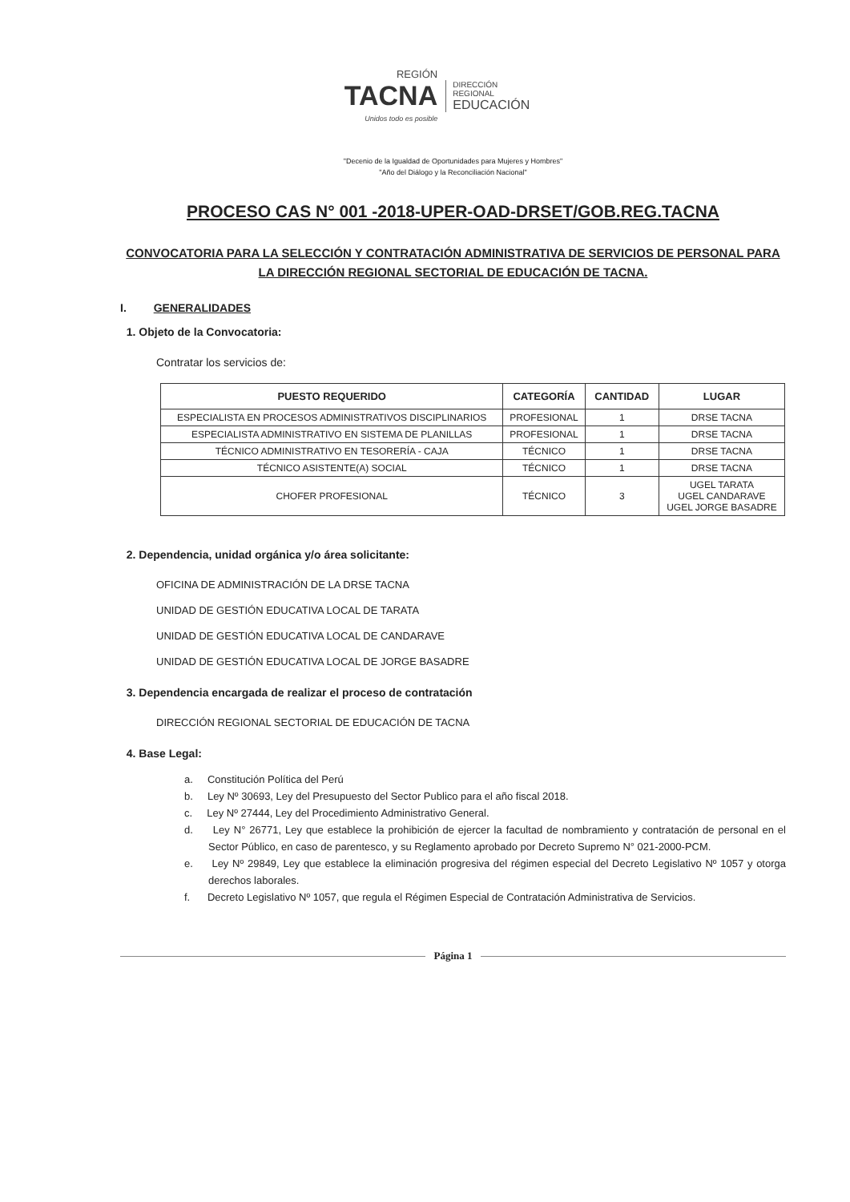REGIÓN
TACNA
Unidos todo es posible
DIRECCIÓN
REGIONAL
EDUCACIÓN
"Decenio de la Igualdad de Oportunidades para Mujeres y Hombres"
"Año del Diálogo y la Reconciliación Nacional"
PROCESO CAS N° 001 -2018-UPER-OAD-DRSET/GOB.REG.TACNA
CONVOCATORIA PARA LA SELECCIÓN Y CONTRATACIÓN ADMINISTRATIVA DE SERVICIOS DE PERSONAL PARA LA DIRECCIÓN REGIONAL SECTORIAL DE EDUCACIÓN DE TACNA.
I. GENERALIDADES
1. Objeto de la Convocatoria:
Contratar los servicios de:
| PUESTO REQUERIDO | CATEGORÍA | CANTIDAD | LUGAR |
| --- | --- | --- | --- |
| ESPECIALISTA EN PROCESOS ADMINISTRATIVOS DISCIPLINARIOS | PROFESIONAL | 1 | DRSE TACNA |
| ESPECIALISTA ADMINISTRATIVO EN SISTEMA DE PLANILLAS | PROFESIONAL | 1 | DRSE TACNA |
| TÉCNICO ADMINISTRATIVO EN TESORERÍA - CAJA | TÉCNICO | 1 | DRSE TACNA |
| TÉCNICO ASISTENTE(A) SOCIAL | TÉCNICO | 1 | DRSE TACNA |
| CHOFER PROFESIONAL | TÉCNICO | 3 | UGEL TARATA UGEL CANDARAVE UGEL JORGE BASADRE |
2. Dependencia, unidad orgánica y/o área solicitante:
OFICINA DE ADMINISTRACIÓN DE LA DRSE TACNA
UNIDAD DE GESTIÓN EDUCATIVA LOCAL DE TARATA
UNIDAD DE GESTIÓN EDUCATIVA LOCAL DE CANDARAVE
UNIDAD DE GESTIÓN EDUCATIVA LOCAL DE JORGE BASADRE
3. Dependencia encargada de realizar el proceso de contratación
DIRECCIÓN REGIONAL SECTORIAL DE EDUCACIÓN DE TACNA
4. Base Legal:
a. Constitución Política del Perú
b. Ley Nº 30693, Ley del Presupuesto del Sector Publico para el año fiscal 2018.
c. Ley Nº 27444, Ley del Procedimiento Administrativo General.
d. Ley N° 26771, Ley que establece la prohibición de ejercer la facultad de nombramiento y contratación de personal en el Sector Público, en caso de parentesco, y su Reglamento aprobado por Decreto Supremo N° 021-2000-PCM.
e. Ley Nº 29849, Ley que establece la eliminación progresiva del régimen especial del Decreto Legislativo Nº 1057 y otorga derechos laborales.
f. Decreto Legislativo Nº 1057, que regula el Régimen Especial de Contratación Administrativa de Servicios.
Página 1